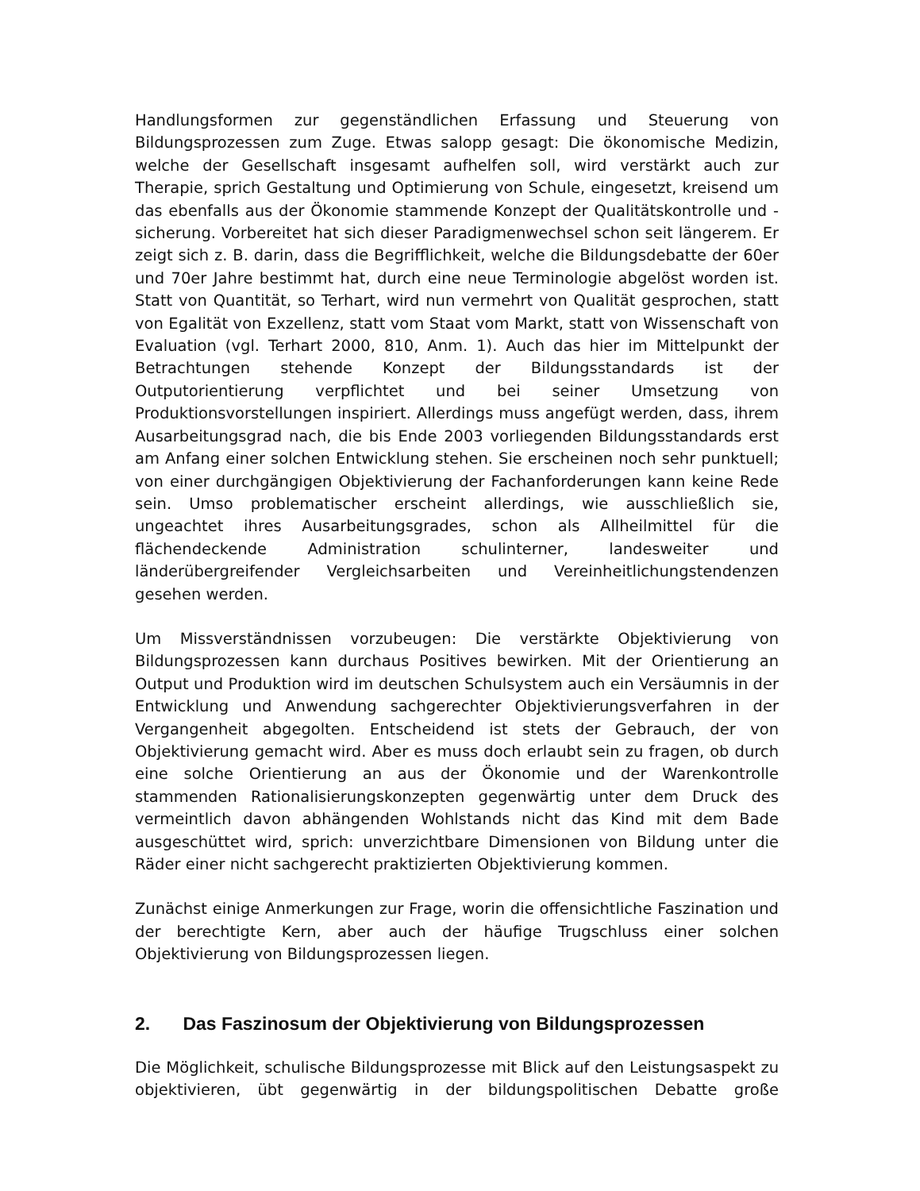Handlungsformen zur gegenständlichen Erfassung und Steuerung von Bildungsprozessen zum Zuge. Etwas salopp gesagt: Die ökonomische Medizin, welche der Gesellschaft insgesamt aufhelfen soll, wird verstärkt auch zur Therapie, sprich Gestaltung und Optimierung von Schule, eingesetzt, kreisend um das ebenfalls aus der Ökonomie stammende Konzept der Qualitätskontrolle und -sicherung. Vorbereitet hat sich dieser Paradigmenwechsel schon seit längerem. Er zeigt sich z. B. darin, dass die Begrifflichkeit, welche die Bildungsdebatte der 60er und 70er Jahre bestimmt hat, durch eine neue Terminologie abgelöst worden ist. Statt von Quantität, so Terhart, wird nun vermehrt von Qualität gesprochen, statt von Egalität von Exzellenz, statt vom Staat vom Markt, statt von Wissenschaft von Evaluation (vgl. Terhart 2000, 810, Anm. 1). Auch das hier im Mittelpunkt der Betrachtungen stehende Konzept der Bildungsstandards ist der Outputorientierung verpflichtet und bei seiner Umsetzung von Produktionsvorstellungen inspiriert. Allerdings muss angefügt werden, dass, ihrem Ausarbeitungsgrad nach, die bis Ende 2003 vorliegenden Bildungsstandards erst am Anfang einer solchen Entwicklung stehen. Sie erscheinen noch sehr punktuell; von einer durchgängigen Objektivierung der Fachanforderungen kann keine Rede sein. Umso problematischer erscheint allerdings, wie ausschließlich sie, ungeachtet ihres Ausarbeitungsgrades, schon als Allheilmittel für die flächendeckende Administration schulinterner, landesweiter und länderübergreifender Vergleichsarbeiten und Vereinheitlichungstendenzen gesehen werden.
Um Missverständnissen vorzubeugen: Die verstärkte Objektivierung von Bildungsprozessen kann durchaus Positives bewirken. Mit der Orientierung an Output und Produktion wird im deutschen Schulsystem auch ein Versäumnis in der Entwicklung und Anwendung sachgerechter Objektivierungsverfahren in der Vergangenheit abgegolten. Entscheidend ist stets der Gebrauch, der von Objektivierung gemacht wird. Aber es muss doch erlaubt sein zu fragen, ob durch eine solche Orientierung an aus der Ökonomie und der Warenkontrolle stammenden Rationalisierungskonzepten gegenwärtig unter dem Druck des vermeintlich davon abhängenden Wohlstands nicht das Kind mit dem Bade ausgeschüttet wird, sprich: unverzichtbare Dimensionen von Bildung unter die Räder einer nicht sachgerecht praktizierten Objektivierung kommen.
Zunächst einige Anmerkungen zur Frage, worin die offensichtliche Faszination und der berechtigte Kern, aber auch der häufige Trugschluss einer solchen Objektivierung von Bildungsprozessen liegen.
2. Das Faszinosum der Objektivierung von Bildungsprozessen
Die Möglichkeit, schulische Bildungsprozesse mit Blick auf den Leistungsaspekt zu objektivieren, übt gegenwärtig in der bildungspolitischen Debatte große